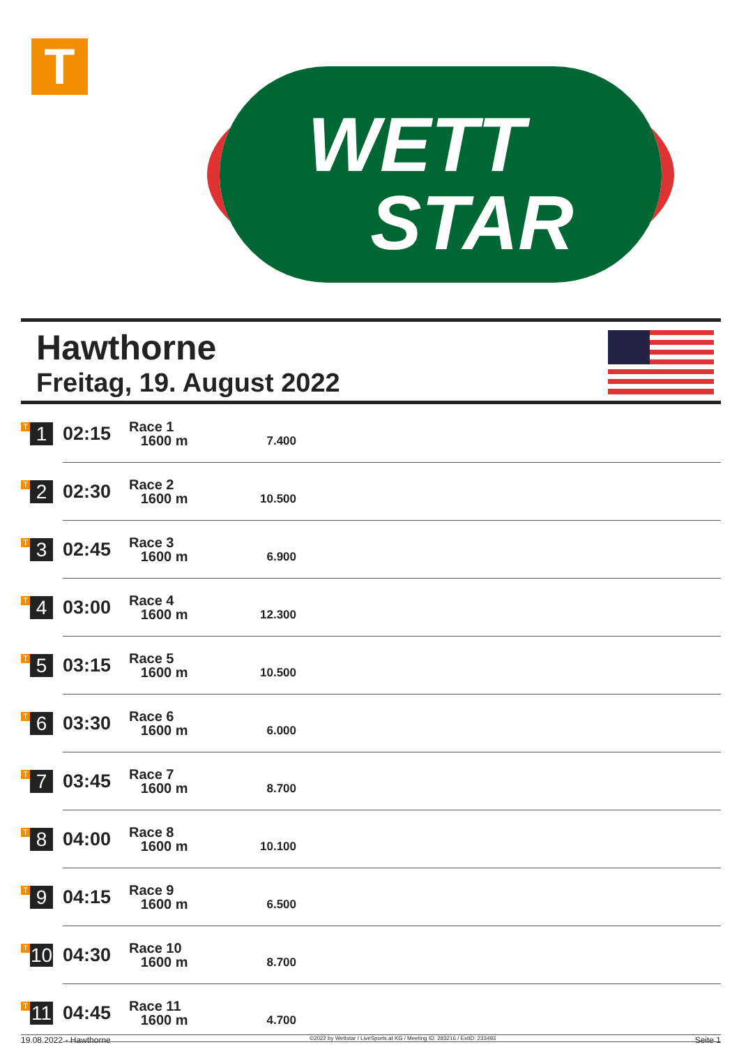T
WETT
STAR
Hawthorne
Freitag, 19. August 2022
| T 1 | 02:15 | Race 1 1600 m | 7.400 | |
| T 2 | 02:30 | Race 2 1600 m | 10.500 | |
| T 3 | 02:45 | Race 3 1600 m | 6.900 | |
| T 4 | 03:00 | Race 4 1600 m | 12.300 | |
| T 5 | 03:15 | Race 5 1600 m | 10.500 | |
| T 6 | 03:30 | Race 6 1600 m | 6.000 | |
| T 7 | 03:45 | Race 7 1600 m | 8.700 | |
| T 8 | 04:00 | Race 8 1600 m | 10.100 | |
| T 9 | 04:15 | Race 9 1600 m | 6.500 | |
| T 10 | 04:30 | Race 10 1600 m | 8.700 | |
| T 11 | 04:45 | Race 11 1600 m | 4.700 | |
19.08.2022 - Hawthorne ©2022 by Wettstar / LiveSports.at KG / Meeting ID: 283216 / ExtID: 233493 Seite 1